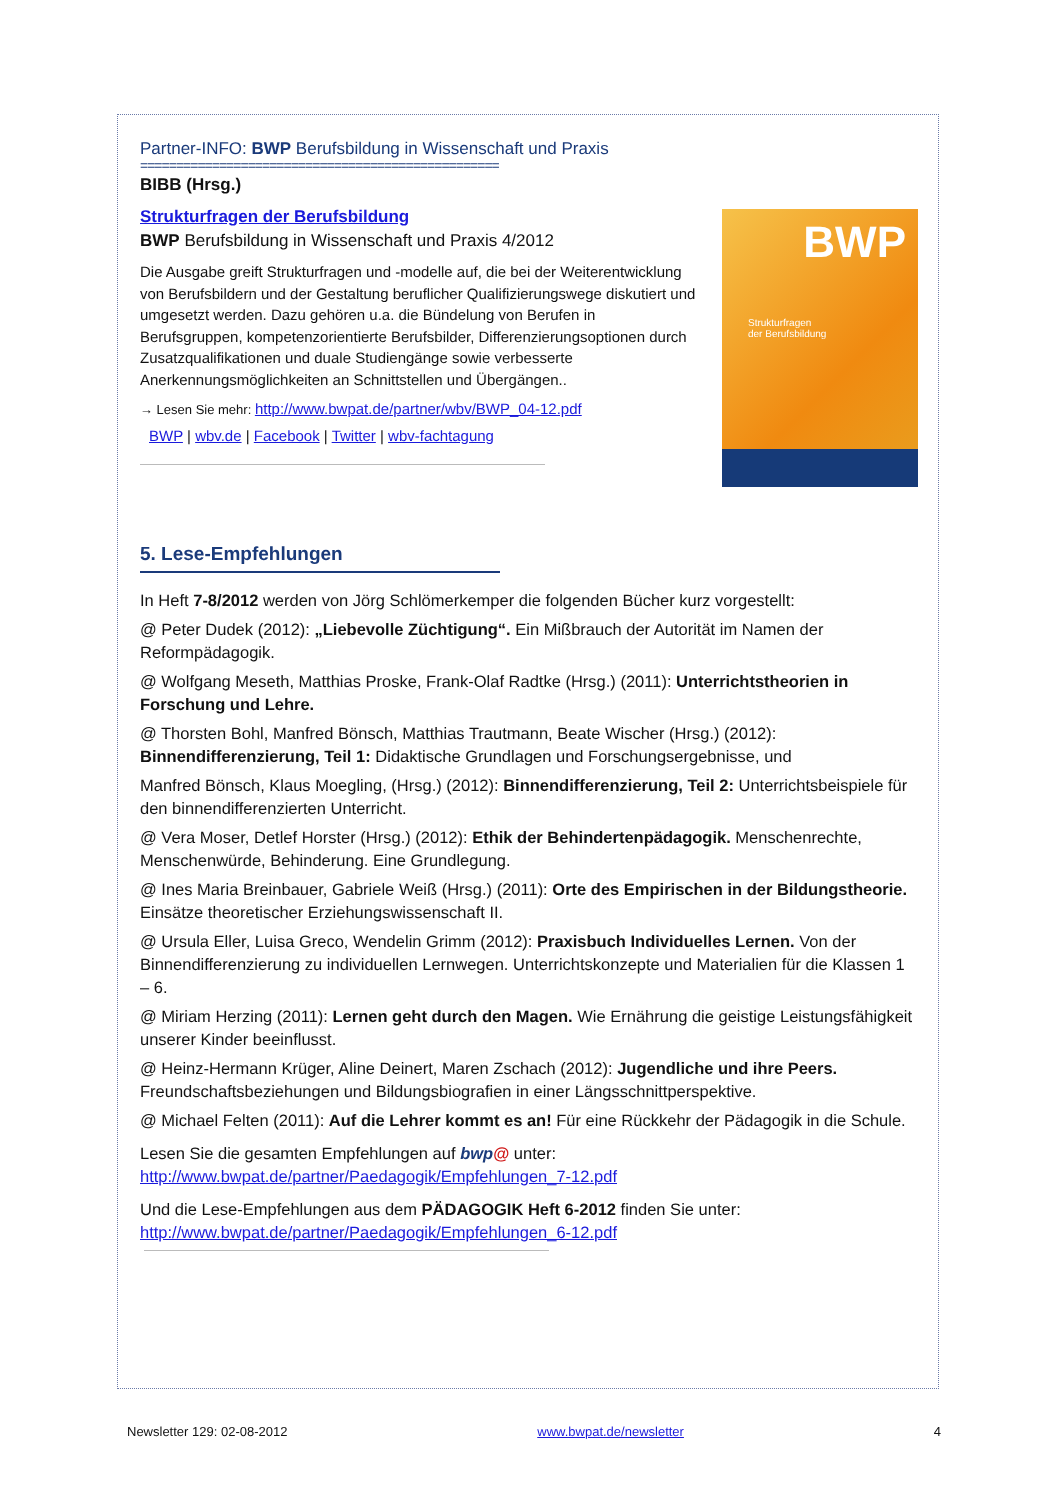Partner-INFO: BWP Berufsbildung in Wissenschaft und Praxis
==================================================
BIBB (Hrsg.)
Strukturfragen der Berufsbildung
BWP Berufsbildung in Wissenschaft und Praxis 4/2012
Die Ausgabe greift Strukturfragen und -modelle auf, die bei der Weiterentwicklung von Berufsbildern und der Gestaltung beruflicher Qualifizierungswege diskutiert und umgesetzt werden. Dazu gehören u.a. die Bündelung von Berufen in Berufsgruppen, kompetenzorientierte Berufsbilder, Differenzierungsoptionen durch Zusatzqualifikationen und duale Studiengänge sowie verbesserte Anerkennungsmöglichkeiten an Schnittstellen und Übergängen..
→ Lesen Sie mehr: http://www.bwpat.de/partner/wbv/BWP_04-12.pdf
BWP | wbv.de | Facebook | Twitter | wbv-fachtagung
BWP
Strukturfragen
der Berufsbildung
5. Lese-Empfehlungen
In Heft 7-8/2012 werden von Jörg Schlömerkemper die folgenden Bücher kurz vorgestellt:
@ Peter Dudek (2012): „Liebevolle Züchtigung“. Ein Mißbrauch der Autorität im Namen der Reformpädagogik.
@ Wolfgang Meseth, Matthias Proske, Frank-Olaf Radtke (Hrsg.) (2011): Unterrichtstheorien in Forschung und Lehre.
@ Thorsten Bohl, Manfred Bönsch, Matthias Trautmann, Beate Wischer (Hrsg.) (2012): Binnendifferenzierung, Teil 1: Didaktische Grundlagen und Forschungsergebnisse, und
Manfred Bönsch, Klaus Moegling, (Hrsg.) (2012): Binnendifferenzierung, Teil 2: Unterrichtsbeispiele für den binnendifferenzierten Unterricht.
@ Vera Moser, Detlef Horster (Hrsg.) (2012): Ethik der Behindertenpädagogik. Menschenrechte, Menschenwürde, Behinderung. Eine Grundlegung.
@ Ines Maria Breinbauer, Gabriele Weiß (Hrsg.) (2011): Orte des Empirischen in der Bildungstheorie. Einsätze theoretischer Erziehungswissenschaft II.
@ Ursula Eller, Luisa Greco, Wendelin Grimm (2012): Praxisbuch Individuelles Lernen. Von der Binnendifferenzierung zu individuellen Lernwegen. Unterrichtskonzepte und Materialien für die Klassen 1 – 6.
@ Miriam Herzing (2011): Lernen geht durch den Magen. Wie Ernährung die geistige Leistungsfähigkeit unserer Kinder beeinflusst.
@ Heinz-Hermann Krüger, Aline Deinert, Maren Zschach (2012): Jugendliche und ihre Peers. Freundschaftsbeziehungen und Bildungsbiografien in einer Längsschnittperspektive.
@ Michael Felten (2011): Auf die Lehrer kommt es an! Für eine Rückkehr der Pädagogik in die Schule.
Lesen Sie die gesamten Empfehlungen auf bwp@ unter:
http://www.bwpat.de/partner/Paedagogik/Empfehlungen_7-12.pdf
Und die Lese-Empfehlungen aus dem PÄDAGOGIK Heft 6-2012 finden Sie unter:
http://www.bwpat.de/partner/Paedagogik/Empfehlungen_6-12.pdf
Newsletter 129: 02-08-2012 www.bwpat.de/newsletter 4